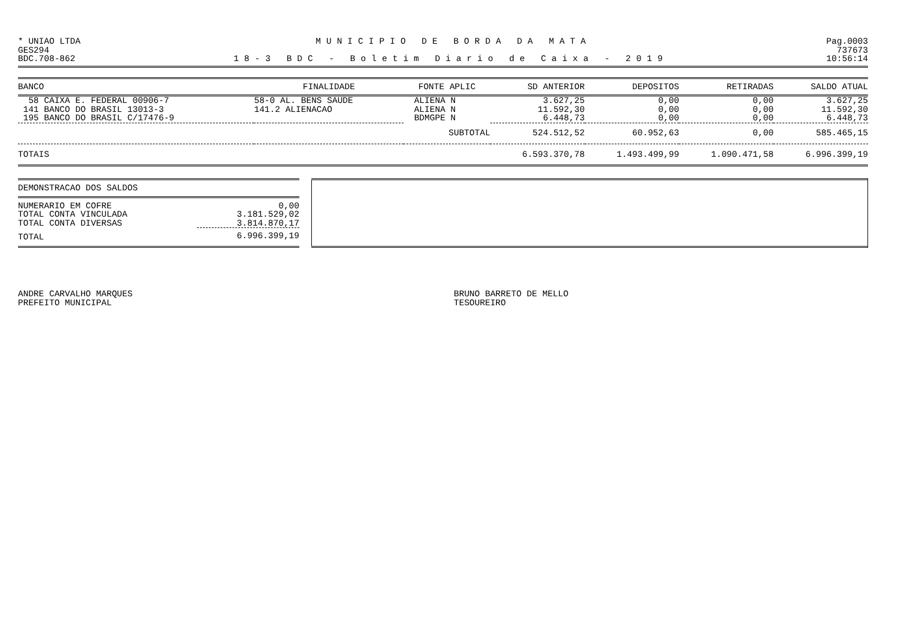* UNIAO LTDA MUNICIPIO DE BORDA DA MATA Pag.0003
GES294 737673
BDC.708-862 18-3 BDC - Boletim Diario de Caixa - 2019 10:56:14
| BANCO | FINALIDADE | FONTE APLIC | SD ANTERIOR | DEPOSITOS | RETIRADAS | SALDO ATUAL |
| --- | --- | --- | --- | --- | --- | --- |
| 58 CAIXA E. FEDERAL 00906-7 | 58-0 AL. BENS SAUDE | ALIENA N | 3.627,25 | 0,00 | 0,00 | 3.627,25 |
| 141 BANCO DO BRASIL 13013-3 | 141.2 ALIENACAO | ALIENA N | 11.592,30 | 0,00 | 0,00 | 11.592,30 |
| 195 BANCO DO BRASIL C/17476-9 | | BDMGPE N | 6.448,73 | 0,00 | 0,00 | 6.448,73 |
| | | SUBTOTAL | 524.512,52 | 60.952,63 | 0,00 | 585.465,15 |
| TOTAIS | | | 6.593.370,78 | 1.493.499,99 | 1.090.471,58 | 6.996.399,19 |
DEMONSTRACAO DOS SALDOS
| NUMERARIO EM COFRE | 0,00 |
| TOTAL CONTA VINCULADA | 3.181.529,02 |
| TOTAL CONTA DIVERSAS | 3.814.870,17 |
| TOTAL | 6.996.399,19 |
ANDRE CARVALHO MARQUES
PREFEITO MUNICIPAL
BRUNO BARRETO DE MELLO
TESOUREIRO